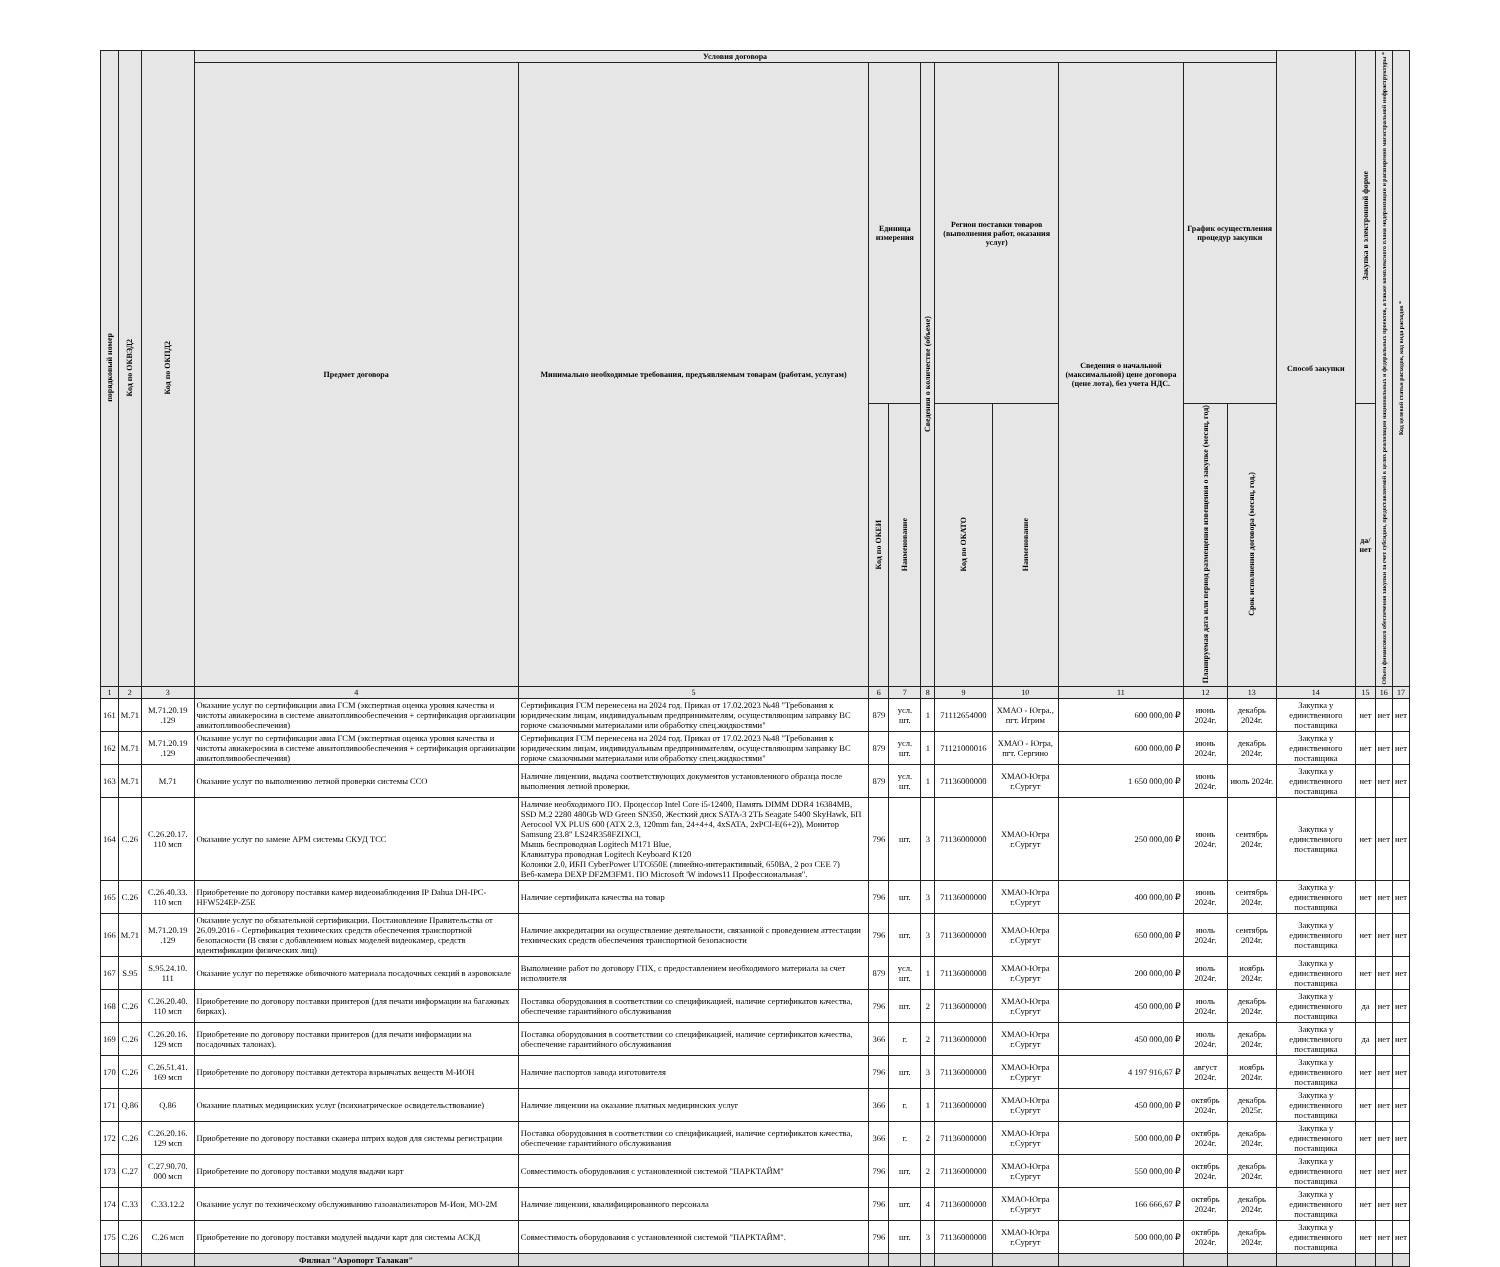| порядковый номер | Код по ОКВЭД2 | Код по ОКПД2 | Условия договора | | | | | | | | | | Способ закупки | Закупка в электронной форме | Объем финансового обеспечения закупки за счет субсидии, предоставляемой в целях реализации национальных и федеральных проектов, а также комплексного плана модернизации и расширения магистральной инфраструктуры * | Код целевой статьи расходов, код вида расходов * |
| --- | --- | --- | --- | --- | --- | --- | --- | --- | --- | --- | --- | --- | --- | --- | --- | --- |
| | | | Предмет договора | Минимально необходимые требования, предъявляемым товарам (работам, услугам) | Единица измерения | | Сведения о количестве (объеме) | Регион поставки товаров (выполнения работ, оказания услуг) | | Сведения о начальной (максимальной) цене договора (цене лота), без учета НДС. | График осуществления процедур закупки | | | | | |
| | | | | | Код по ОКЕИ | Наименование | | Код по ОКАТО | Наименование | | Планируемая дата или период размещения извещения о закупке (месяц, год) | Срок исполнения договора (месяц, год.) | | да/нет | | |
| 1 | 2 | 3 | 4 | 5 | 6 | 7 | 8 | 9 | 10 | 11 | 12 | 13 | 14 | 15 | 16 | 17 |
| 161 | M.71 | M.71.20.19 .129 | Оказание услуг по сертификации авиа ГСМ (экспертная оценка уровня качества и чистоты авиакеросина в системе авиатопливообеспечения + сертификация организации авиатопливообеспечения) | Сертификация ГСМ перенесена на 2024 год. Приказ от 17.02.2023 №48 "Требования к юридическим лицам, индивидуальным предпринимателям, осуществляющим заправку ВС горюче смазочными материалами или обработку спец.жидкостями" | 879 | усл. шт. | 1 | 71112654000 | ХМАО - Югра., пгт. Игрим | 600 000,00 ₽ | июнь 2024г. | декабрь 2024г. | Закупка у единственного поставщика | нет | нет | нет |
| 162 | M.71 | M.71.20.19 .129 | Оказание услуг по сертификации авиа ГСМ (экспертная оценка уровня качества и чистоты авиакеросина в системе авиатопливообеспечения + сертификация организации авиатопливообеспечения) | Сертификация ГСМ перенесена на 2024 год. Приказ от 17.02.2023 №48 "Требования к юридическим лицам, индивидуальным предпринимателям, осуществляющим заправку ВС горюче смазочными материалами или обработку спец.жидкостями" | 879 | усл. шт. | 1 | 71121000016 | ХМАО - Югра, пгт. Сергино | 600 000,00 ₽ | июнь 2024г. | декабрь 2024г. | Закупка у единственного поставщика | нет | нет | нет |
| 163 | M.71 | M.71 | Оказание услуг по выполнению летной проверки системы ССО | Наличие лицензии, выдача соответствующих документов установленного образца после выполнения летной проверки. | 879 | усл. шт. | 1 | 71136000000 | ХМАО-Югра г.Сургут | 1 650 000,00 ₽ | июнь 2024г. | июль 2024г. | Закупка у единственного поставщика | нет | нет | нет |
| 164 | C.26 | C.26.20.17. 110 мсп | Оказание услуг по замене АРМ системы СКУД ТСС | Наличие необходимого ПО. Процессор Intel Core i5-12400, Память DIMM DDR4 16384MB, SSD M.2 2280 480Gb WD Green SN350, Жесткий диск SATA-3 2ТЬ Seagate 5400 SkyHawk, БП Aerocool VX PLUS 600 (ATX 2.3, 120mm fan, 24+4+4, 4xSATA, 2xPCI-E(6+2)), Монитор Samsung 23.8" LS24R358FZIXCI, Мышь беспроводная Logitech M171 Blue, Клавиатура проводная Logitech Keyboard K120 Колонки 2.0, ИБП CyberPower UTC650E (линейно-интерактивный, 650ВА, 2 роз CEE 7) Веб-камера DEXP DF2M3FM1. ПО Microsoft 'W indows11 Профессиональная". | 796 | шт. | 3 | 71136000000 | ХМАО-Югра г.Сургут | 250 000,00 ₽ | июнь 2024г. | сентябрь 2024г. | Закупка у единственного поставщика | нет | нет | нет |
| 165 | C.26 | C.26.40.33. 110 мсп | Приобретение по договору поставки камер видеонаблюдения IP Dahua DH-IPC-HFW524EP-Z5E | Наличие сертификата качества на товар | 796 | шт. | 3 | 71136000000 | ХМАО-Югра г.Сургут | 400 000,00 ₽ | июнь 2024г. | сентябрь 2024г. | Закупка у единственного поставщика | нет | нет | нет |
| 166 | M.71 | M.71.20.19 .129 | Оказание услуг по обязательной сертификации. Постановление Правительства от 26.09.2016 - Сертификация технических средств обеспечения транспортной безопасности (В связи с добавлением новых моделей видеокамер, средств идентификации физических лиц) | Наличие аккредитации на осуществление деятельности, связанной с проведением аттестации технических средств обеспечения транспортной безопасности | 796 | шт. | 3 | 71136000000 | ХМАО-Югра г.Сургут | 650 000,00 ₽ | июль 2024г. | сентябрь 2024г. | Закупка у единственного поставщика | нет | нет | нет |
| 167 | S.95 | S.95.24.10. 111 | Оказание услуг по перетяжке обивочного материала посадочных секций в аэровокзале | Выполнение работ по договору ГПХ, с предоставлением необходимого материала за счет исполнителя | 879 | усл. шт. | 1 | 71136000000 | ХМАО-Югра г.Сургут | 200 000,00 ₽ | июль 2024г. | ноябрь 2024г. | Закупка у единственного поставщика | нет | нет | нет |
| 168 | C.26 | C.26.20.40. 110 мсп | Приобретение по договору поставки принтеров (для печати информации на багажных бирках). | Поставка оборудования в соответствии со спецификацией, наличие сертификатов качества, обеспечение гарантийного обслуживания | 796 | шт. | 2 | 71136000000 | ХМАО-Югра г.Сургут | 450 000,00 ₽ | июль 2024г. | декабрь 2024г. | Закупка у единственного поставщика | да | нет | нет |
| 169 | C.26 | C.26.20.16. 129 мсп | Приобретение по договору поставки принтеров (для печати информации на посадочных талонах). | Поставка оборудования в соответствии со спецификацией, наличие сертификатов качества, обеспечение гарантийного обслуживания | 366 | г. | 2 | 71136000000 | ХМАО-Югра г.Сургут | 450 000,00 ₽ | июль 2024г. | декабрь 2024г. | Закупка у единственного поставщика | да | нет | нет |
| 170 | C.26 | C.26.51.41. 169 мсп | Приобретение по договору поставки детектора взрывчатых веществ М-ИОН | Наличие паспортов завода изготовителя | 796 | шт. | 3 | 71136000000 | ХМАО-Югра г.Сургут | 4 197 916,67 ₽ | август 2024г. | ноябрь 2024г. | Закупка у единственного поставщика | нет | нет | нет |
| 171 | Q.86 | Q.86 | Оказание платных медицинских услуг (психиатрическое освидетельствование) | Наличие лицензии на оказание платных медицинских услуг | 366 | г. | 1 | 71136000000 | ХМАО-Югра г.Сургут | 450 000,00 ₽ | октябрь 2024г. | декабрь 2025г. | Закупка у единственного поставщика | нет | нет | нет |
| 172 | C.26 | C.26.20.16. 129 мсп | Приобретение по договору поставки сканера штрих кодов для системы регистрации | Поставка оборудования в соответствии со спецификацией, наличие сертификатов качества, обеспечение гарантийного обслуживания | 366 | г. | 2 | 71136000000 | ХМАО-Югра г.Сургут | 500 000,00 ₽ | октябрь 2024г. | декабрь 2024г. | Закупка у единственного поставщика | нет | нет | нет |
| 173 | C.27 | C.27.90.70. 000 мсп | Приобретение по договору поставки модуля выдачи карт | Совместимость оборудования с установленной системой "ПАРКТАЙМ" | 796 | шт. | 2 | 71136000000 | ХМАО-Югра г.Сургут | 550 000,00 ₽ | октябрь 2024г. | декабрь 2024г. | Закупка у единственного поставщика | нет | нет | нет |
| 174 | C.33 | C.33.12.2 | Оказание услуг по техническому обслуживанию газоанализаторов М-Ион, МО-2М | Наличие лицензии, квалифицированного персонала | 796 | шт. | 4 | 71136000000 | ХМАО-Югра г.Сургут | 166 666,67 ₽ | октябрь 2024г. | декабрь 2024г. | Закупка у единственного поставщика | нет | нет | нет |
| 175 | C.26 | C.26 мсп | Приобретение по договору поставки модулей выдачи карт для системы АСКД | Совместимость оборудования с установленной системой "ПАРКТАЙМ". | 796 | шт. | 3 | 71136000000 | ХМАО-Югра г.Сургут | 500 000,00 ₽ | октябрь 2024г. | декабрь 2024г. | Закупка у единственного поставщика | нет | нет | нет |
| | | | Филиал "Аэропорт Талакан" | | | | | | | | | | | | | |